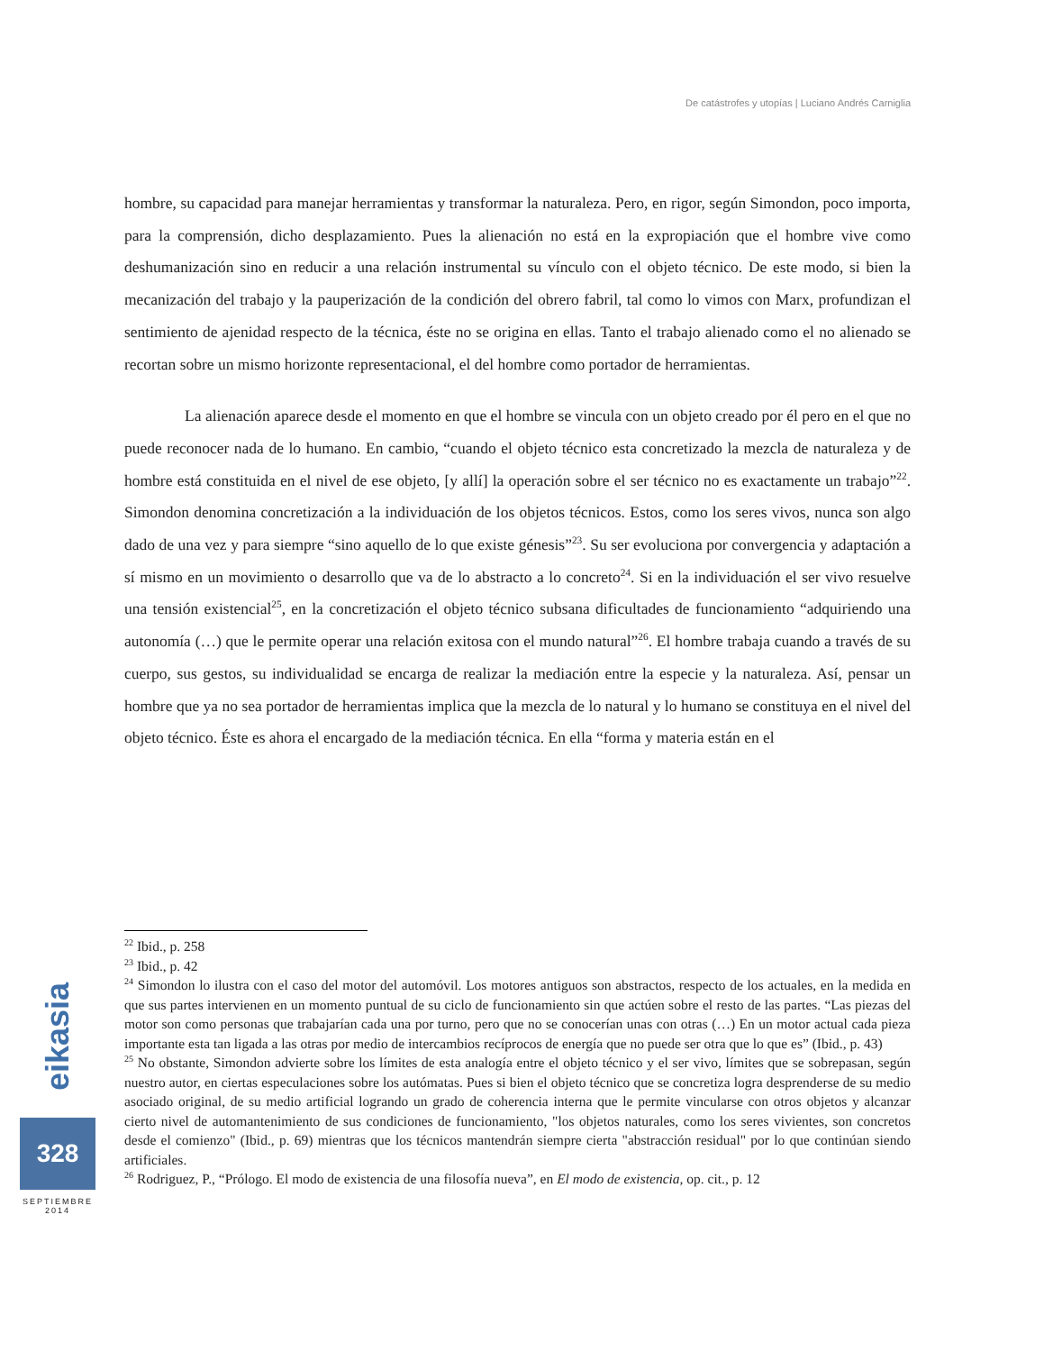De catástrofes y utopías | Luciano Andrés Carniglia
hombre, su capacidad para manejar herramientas y transformar la naturaleza. Pero, en rigor, según Simondon, poco importa, para la comprensión, dicho desplazamiento. Pues la alienación no está en la expropiación que el hombre vive como deshumanización sino en reducir a una relación instrumental su vínculo con el objeto técnico. De este modo, si bien la mecanización del trabajo y la pauperización de la condición del obrero fabril, tal como lo vimos con Marx, profundizan el sentimiento de ajenidad respecto de la técnica, éste no se origina en ellas. Tanto el trabajo alienado como el no alienado se recortan sobre un mismo horizonte representacional, el del hombre como portador de herramientas.
La alienación aparece desde el momento en que el hombre se vincula con un objeto creado por él pero en el que no puede reconocer nada de lo humano. En cambio, “cuando el objeto técnico esta concretizado la mezcla de naturaleza y de hombre está constituida en el nivel de ese objeto, [y allí] la operación sobre el ser técnico no es exactamente un trabajo”<sup>22</sup>. Simondon denomina concretización a la individuación de los objetos técnicos. Estos, como los seres vivos, nunca son algo dado de una vez y para siempre “sino aquello de lo que existe génesis”<sup>23</sup>. Su ser evoluciona por convergencia y adaptación a sí mismo en un movimiento o desarrollo que va de lo abstracto a lo concreto<sup>24</sup>. Si en la individuación el ser vivo resuelve una tensión existencial<sup>25</sup>, en la concretización el objeto técnico subsana dificultades de funcionamiento “adquiriendo una autonomía (…) que le permite operar una relación exitosa con el mundo natural”<sup>26</sup>. El hombre trabaja cuando a través de su cuerpo, sus gestos, su individualidad se encarga de realizar la mediación entre la especie y la naturaleza. Así, pensar un hombre que ya no sea portador de herramientas implica que la mezcla de lo natural y lo humano se constituya en el nivel del objeto técnico. Éste es ahora el encargado de la mediación técnica. En ella “forma y materia están en el
<sup>22</sup> Ibid., p. 258
<sup>23</sup> Ibid., p. 42
<sup>24</sup> Simondon lo ilustra con el caso del motor del automóvil. Los motores antiguos son abstractos, respecto de los actuales, en la medida en que sus partes intervienen en un momento puntual de su ciclo de funcionamiento sin que actúen sobre el resto de las partes. “Las piezas del motor son como personas que trabajarían cada una por turno, pero que no se conocerían unas con otras (…) En un motor actual cada pieza importante esta tan ligada a las otras por medio de intercambios recíprocos de energía que no puede ser otra que lo que es” (Ibid., p. 43)
<sup>25</sup> No obstante, Simondon advierte sobre los límites de esta analogía entre el objeto técnico y el ser vivo, límites que se sobrepasan, según nuestro autor, en ciertas especulaciones sobre los autómatas. Pues si bien el objeto técnico que se concretiza logra desprenderse de su medio asociado original, de su medio artificial logrando un grado de coherencia interna que le permite vincularse con otros objetos y alcanzar cierto nivel de automantenimiento de sus condiciones de funcionamiento, "los objetos naturales, como los seres vivientes, son concretos desde el comienzo" (Ibid., p. 69) mientras que los técnicos mantendrán siempre cierta "abstracción residual" por lo que continúan siendo artificiales.
<sup>26</sup> Rodriguez, P., “Prólogo. El modo de existencia de una filosofía nueva”, en El modo de existencia, op. cit., p. 12
eikasia
328
SEPTIEMBRE
2014